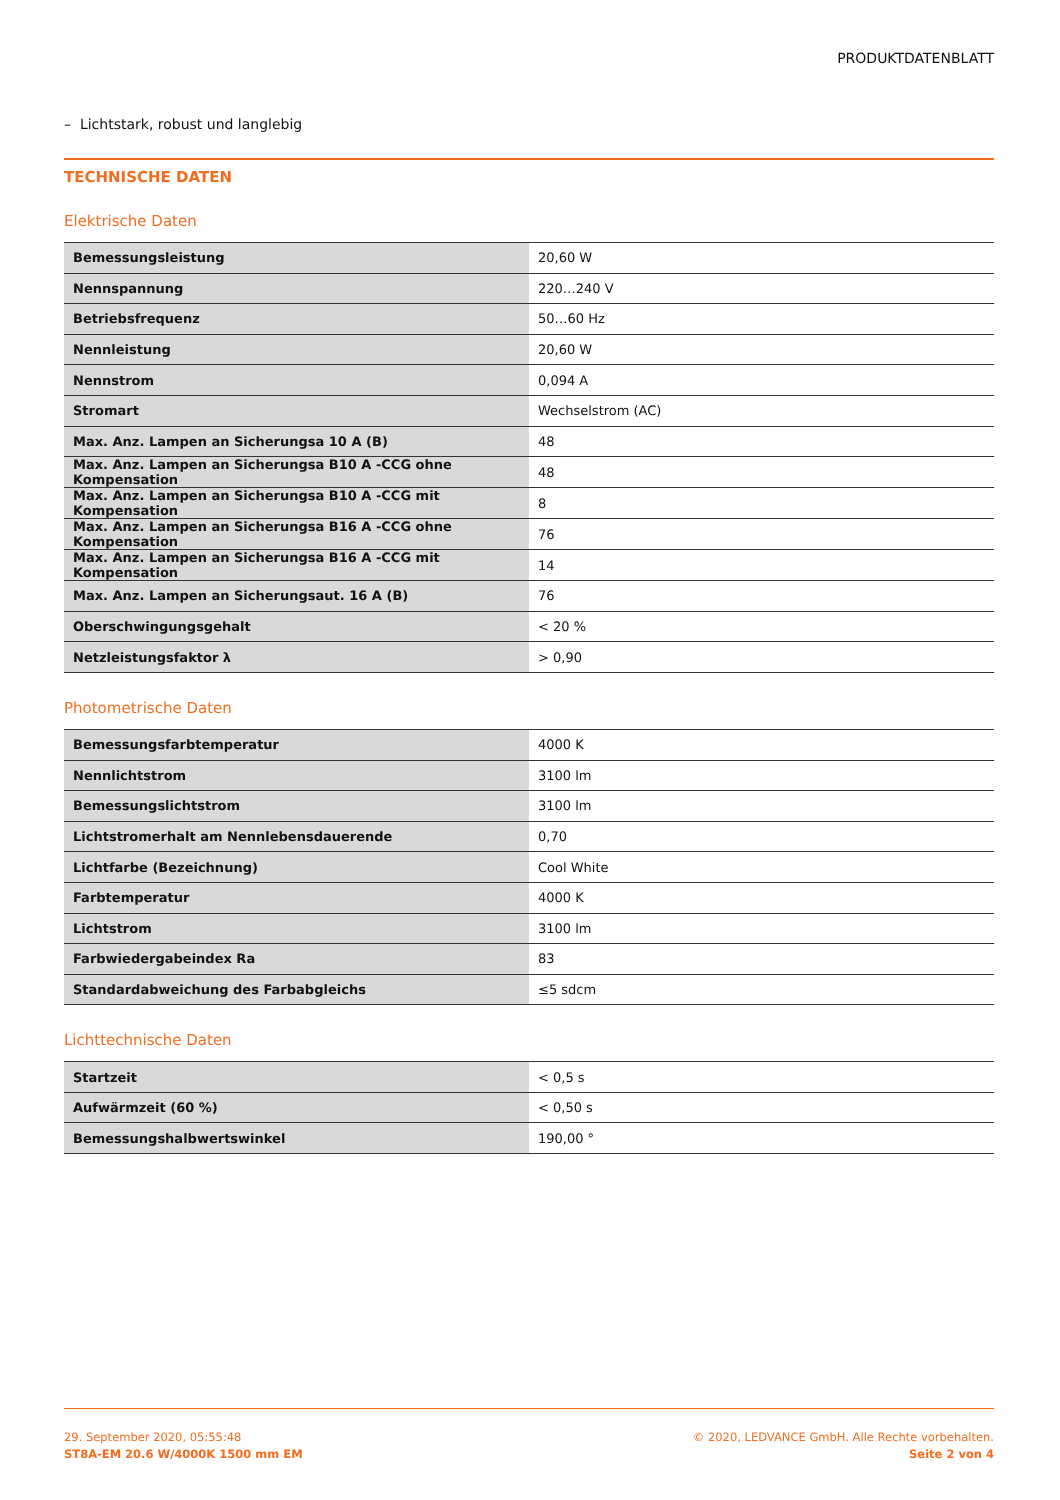PRODUKTDATENBLATT
– Lichtstark, robust und langlebig
TECHNISCHE DATEN
Elektrische Daten
| Bemessungsleistung | 20,60 W |
| Nennspannung | 220…240 V |
| Betriebsfrequenz | 50…60 Hz |
| Nennleistung | 20,60 W |
| Nennstrom | 0,094 A |
| Stromart | Wechselstrom (AC) |
| Max. Anz. Lampen an Sicherungsa 10 A (B) | 48 |
| Max. Anz. Lampen an Sicherungsa B10 A -CCG ohne Kompensation | 48 |
| Max. Anz. Lampen an Sicherungsa B10 A -CCG mit Kompensation | 8 |
| Max. Anz. Lampen an Sicherungsa B16 A -CCG ohne Kompensation | 76 |
| Max. Anz. Lampen an Sicherungsa B16 A -CCG mit Kompensation | 14 |
| Max. Anz. Lampen an Sicherungsaut. 16 A (B) | 76 |
| Oberschwingungsgehalt | < 20 % |
| Netzleistungsfaktor λ | > 0,90 |
Photometrische Daten
| Bemessungsfarbtemperatur | 4000 K |
| Nennlichtstrom | 3100 lm |
| Bemessungslichtstrom | 3100 lm |
| Lichtstromerhalt am Nennlebensdauerende | 0,70 |
| Lichtfarbe (Bezeichnung) | Cool White |
| Farbtemperatur | 4000 K |
| Lichtstrom | 3100 lm |
| Farbwiedergabeindex Ra | 83 |
| Standardabweichung des Farbabgleichs | ≤5 sdcm |
Lichttechnische Daten
| Startzeit | < 0,5 s |
| Aufwärmzeit (60 %) | < 0,50 s |
| Bemessungshalbwertswinkel | 190,00 ° |
29. September 2020, 05:55:48
ST8A-EM 20.6 W/4000K 1500 mm EM
© 2020, LEDVANCE GmbH. Alle Rechte vorbehalten.
Seite 2 von 4